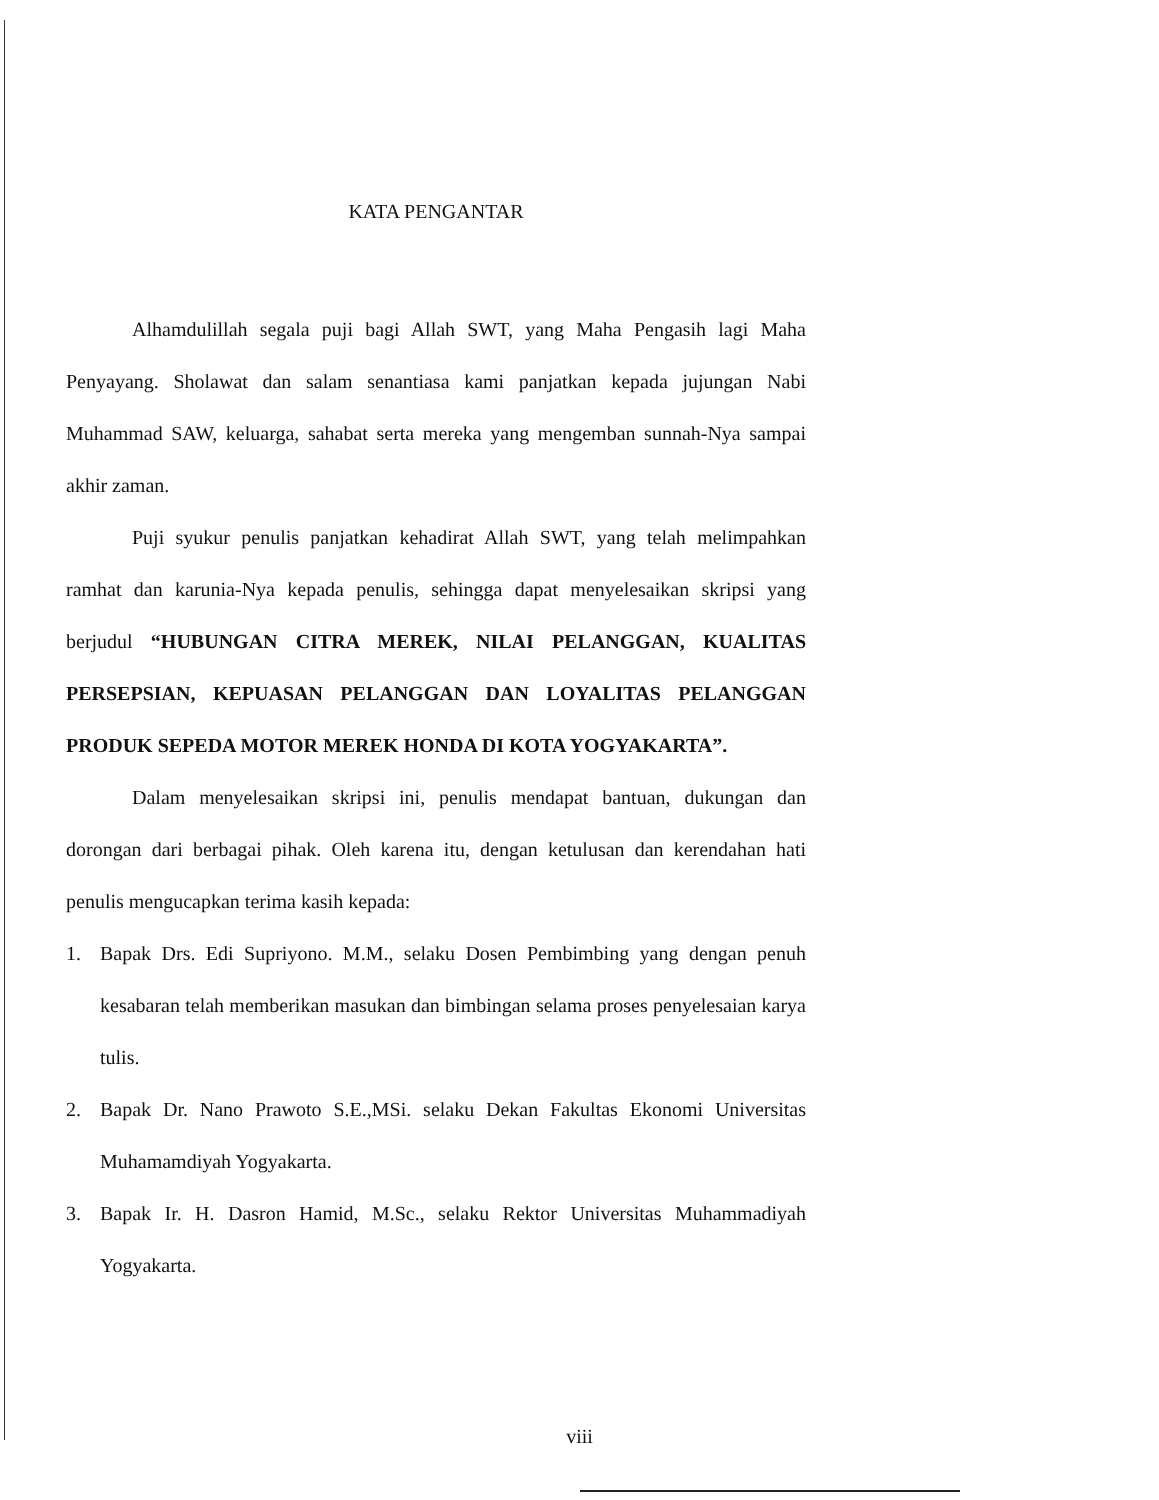KATA PENGANTAR
Alhamdulillah segala puji bagi Allah SWT, yang Maha Pengasih lagi Maha Penyayang. Sholawat dan salam senantiasa kami panjatkan kepada jujungan Nabi Muhammad SAW, keluarga, sahabat serta mereka yang mengemban sunnah-Nya sampai akhir zaman.
Puji syukur penulis panjatkan kehadirat Allah SWT, yang telah melimpahkan ramhat dan karunia-Nya kepada penulis, sehingga dapat menyelesaikan skripsi yang berjudul “HUBUNGAN CITRA MEREK, NILAI PELANGGAN, KUALITAS PERSEPSIAN, KEPUASAN PELANGGAN DAN LOYALITAS PELANGGAN PRODUK SEPEDA MOTOR MEREK HONDA DI KOTA YOGYAKARTA”.
Dalam menyelesaikan skripsi ini, penulis mendapat bantuan, dukungan dan dorongan dari berbagai pihak. Oleh karena itu, dengan ketulusan dan kerendahan hati penulis mengucapkan terima kasih kepada:
1. Bapak Drs. Edi Supriyono. M.M., selaku Dosen Pembimbing yang dengan penuh kesabaran telah memberikan masukan dan bimbingan selama proses penyelesaian karya tulis.
2. Bapak Dr. Nano Prawoto S.E.,MSi. selaku Dekan Fakultas Ekonomi Universitas Muhamamdiyah Yogyakarta.
3. Bapak Ir. H. Dasron Hamid, M.Sc., selaku Rektor Universitas Muhammadiyah Yogyakarta.
viii